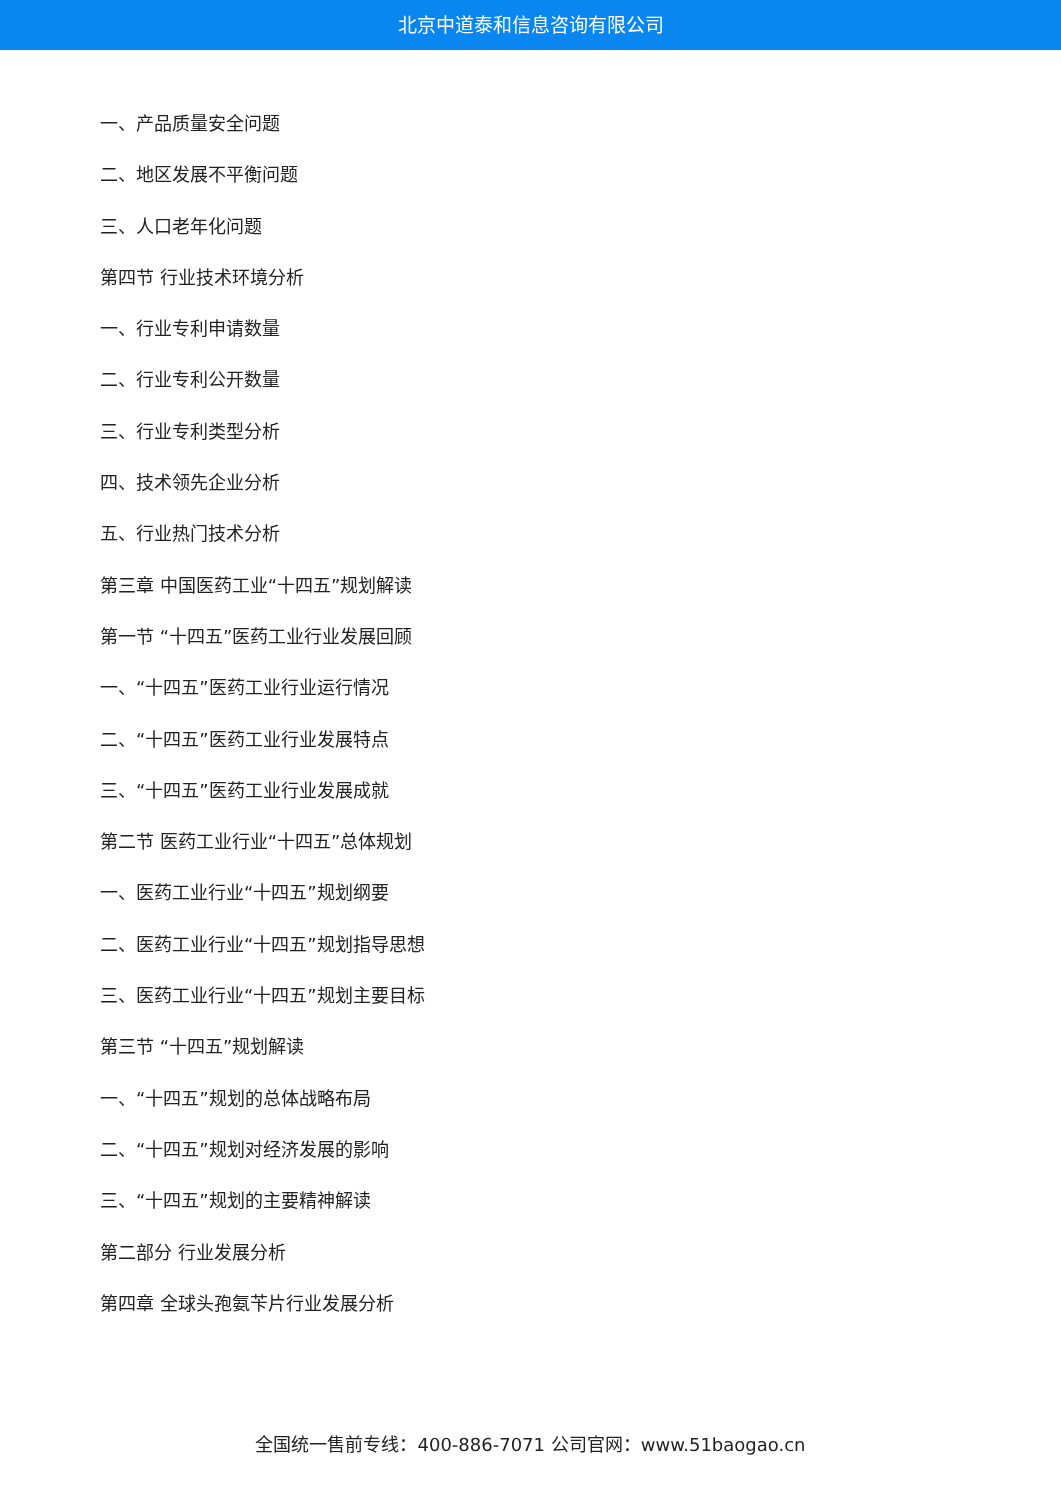北京中道泰和信息咨询有限公司
一、产品质量安全问题
二、地区发展不平衡问题
三、人口老年化问题
第四节 行业技术环境分析
一、行业专利申请数量
二、行业专利公开数量
三、行业专利类型分析
四、技术领先企业分析
五、行业热门技术分析
第三章 中国医药工业“十四五”规划解读
第一节 “十四五”医药工业行业发展回顾
一、“十四五”医药工业行业运行情况
二、“十四五”医药工业行业发展特点
三、“十四五”医药工业行业发展成就
第二节 医药工业行业“十四五”总体规划
一、医药工业行业“十四五”规划纲要
二、医药工业行业“十四五”规划指导思想
三、医药工业行业“十四五”规划主要目标
第三节 “十四五”规划解读
一、“十四五”规划的总体战略布局
二、“十四五”规划对经济发展的影响
三、“十四五”规划的主要精神解读
第二部分 行业发展分析
第四章 全球头孢氨苄片行业发展分析
全国统一售前专线：400-886-7071 公司官网：www.51baogao.cn